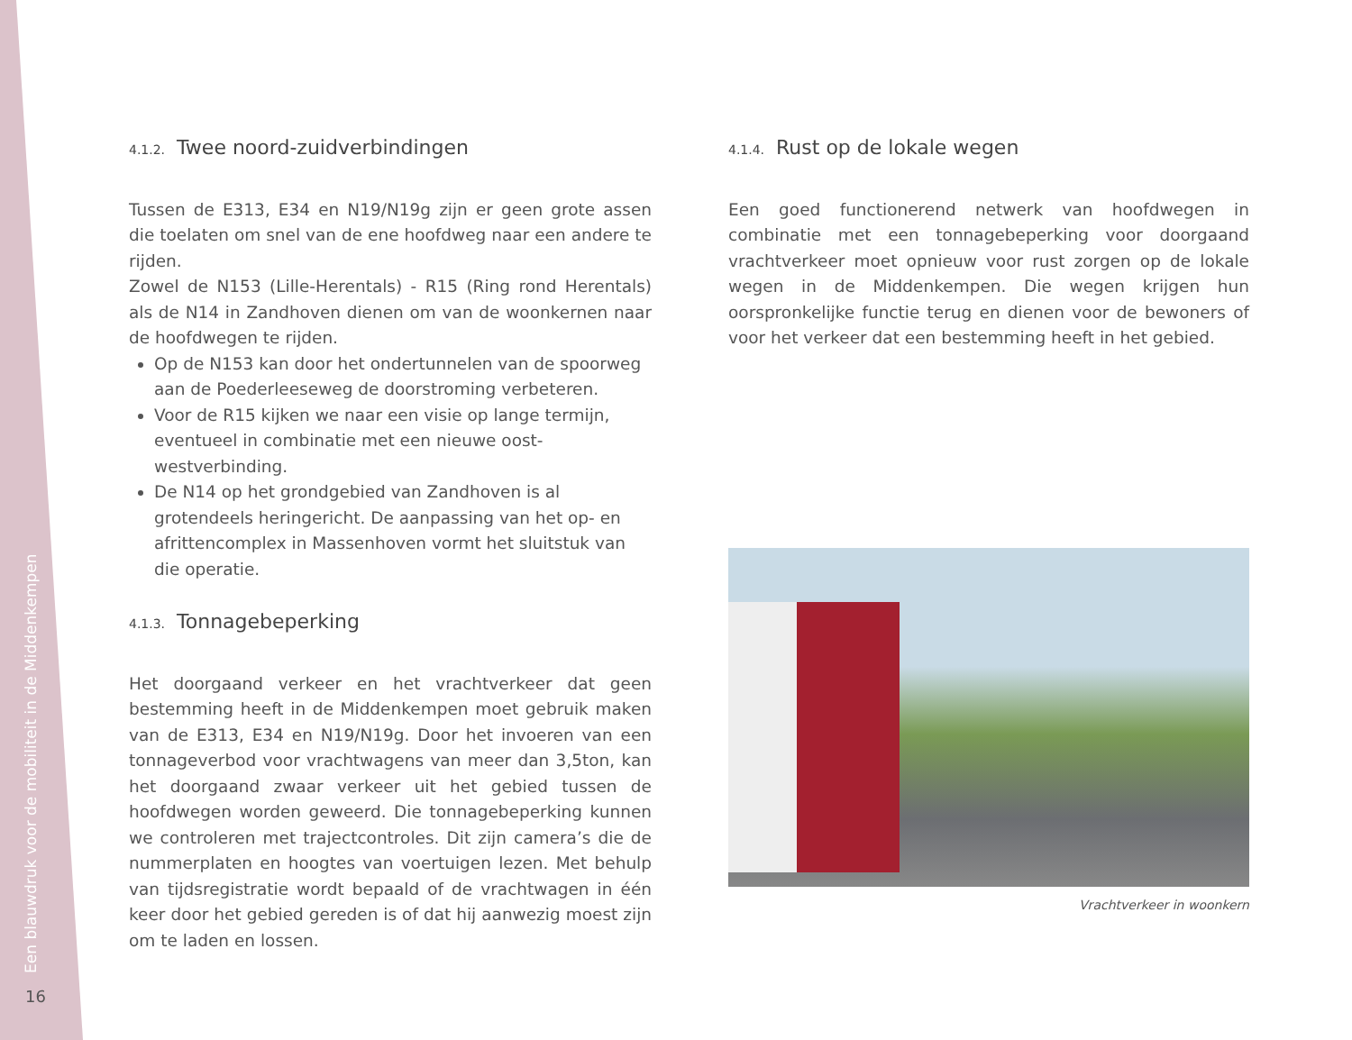Een blauwdruk voor de mobiliteit in de Middenkempen
4.1.2. Twee noord-zuidverbindingen
Tussen de E313, E34 en N19/N19g zijn er geen grote assen die toelaten om snel van de ene hoofdweg naar een andere te rijden.
Zowel de N153 (Lille-Herentals) - R15 (Ring rond Herentals) als de N14 in Zandhoven dienen om van de woonkernen naar de hoofdwegen te rijden.
Op de N153 kan door het ondertunnelen van de spoorweg aan de Poederleeseweg de doorstroming verbeteren.
Voor de R15 kijken we naar een visie op lange termijn, eventueel in combinatie met een nieuwe oost-westverbinding.
De N14 op het grondgebied van Zandhoven is al grotendeels heringericht. De aanpassing van het op- en afrittencomplex in Massenhoven vormt het sluitstuk van die operatie.
4.1.3. Tonnagebeperking
Het doorgaand verkeer en het vrachtverkeer dat geen bestemming heeft in de Middenkempen moet gebruik maken van de E313, E34 en N19/N19g. Door het invoeren van een tonnageverbod voor vrachtwagens van meer dan 3,5ton, kan het doorgaand zwaar verkeer uit het gebied tussen de hoofdwegen worden geweerd. Die tonnagebeperking kunnen we controleren met trajectcontroles. Dit zijn camera’s die de nummerplaten en hoogtes van voertuigen lezen. Met behulp van tijdsregistratie wordt bepaald of de vrachtwagen in één keer door het gebied gereden is of dat hij aanwezig moest zijn om te laden en lossen.
4.1.4. Rust op de lokale wegen
Een goed functionerend netwerk van hoofdwegen in combinatie met een tonnagebeperking voor doorgaand vrachtverkeer moet opnieuw voor rust zorgen op de lokale wegen in de Middenkempen. Die wegen krijgen hun oorspronkelijke functie terug en dienen voor de bewoners of voor het verkeer dat een bestemming heeft in het gebied.
Vrachtverkeer in woonkern
16